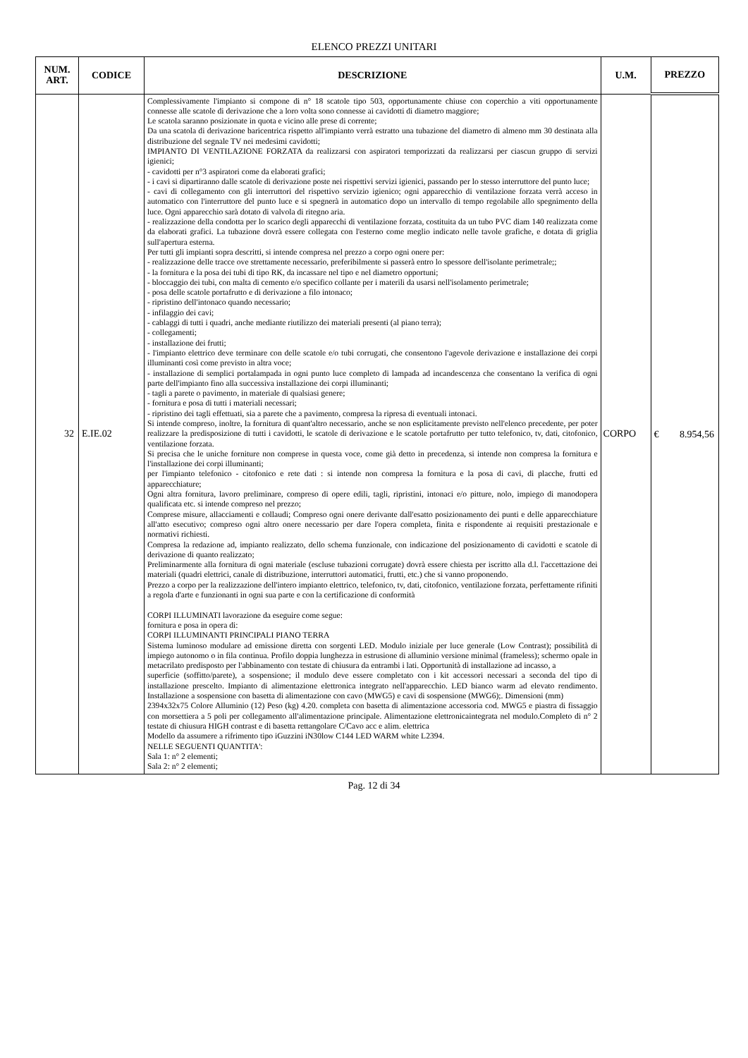ELENCO PREZZI UNITARI
| NUM. ART. | CODICE | DESCRIZIONE | U.M. | PREZZO | |
| --- | --- | --- | --- | --- | --- |
| 32 | E.IE.02 | Complessivamente l'impianto si compone di n° 18 scatole tipo 503, opportunamente chiuse con coperchio a viti opportunamente connesse alle scatole di derivazione che a loro volta sono connesse ai cavidotti di diametro maggiore; Le scatola saranno posizionate in quota e vicino alle prese di corrente; Da una scatola di derivazione baricentrica rispetto all'impianto verrà estratto una tubazione del diametro di almeno mm 30 destinata alla distribuzione del segnale TV nei medesimi cavidotti; IMPIANTO DI VENTILAZIONE FORZATA da realizzarsi con aspiratori temporizzati da realizzarsi per ciascun gruppo di servizi igienici; - cavidotti per n°3 aspiratori come da elaborati grafici; - i cavi si dipartiranno dalle scatole di derivazione poste nei rispettivi servizi igienici, passando per lo stesso interruttore del punto luce; - cavi di collegamento con gli interruttori del rispettivo servizio igienico; ogni apparecchio di ventilazione forzata verrà acceso in automatico con l'interruttore del punto luce e si spegnerà in automatico dopo un intervallo di tempo regolabile allo spegnimento della luce. Ogni apparecchio sarà dotato di valvola di ritegno aria. - realizzazione della condotta per lo scarico degli apparecchi di ventilazione forzata, costituita da un tubo PVC diam 140 realizzata come da elaborati grafici. La tubazione dovrà essere collegata con l'esterno come meglio indicato nelle tavole grafiche, e dotata di griglia sull'apertura esterna. Per tutti gli impianti sopra descritti, si intende compresa nel prezzo a corpo ogni onere per: - realizzazione delle tracce ove strettamente necessario, preferibilmente si passerà entro lo spessore dell'isolante perimetrale;; - la fornitura e la posa dei tubi di tipo RK, da incassare nel tipo e nel diametro opportuni; - bloccaggio dei tubi, con malta di cemento e/o specifico collante per i materili da usarsi nell'isolamento perimetrale; - posa delle scatole portafrutto e di derivazione a filo intonaco; - ripristino dell'intonaco quando necessario; - infilaggio dei cavi; - cablaggi di tutti i quadri, anche mediante riutilizzo dei materiali presenti (al piano terra); - collegamenti; - installazione dei frutti; - l'impianto elettrico deve terminare con delle scatole e/o tubi corrugati, che consentono l'agevole derivazione e installazione dei corpi illuminanti così come previsto in altra voce; - installazione di semplici portalampada in ogni punto luce completo di lampada ad incandescenza che consentano la verifica di ogni parte dell'impianto fino alla successiva installazione dei corpi illuminanti; - tagli a parete o pavimento, in materiale di qualsiasi genere; - fornitura e posa di tutti i materiali necessari; - ripristino dei tagli effettuati, sia a parete che a pavimento, compresa la ripresa di eventuali intonaci. Si intende compreso, inoltre, la fornitura di quant'altro necessario, anche se non esplicitamente previsto nell'elenco precedente, per poter realizzare la predisposizione di tutti i cavidotti, le scatole di derivazione e le scatole portafrutto per tutto telefonico, tv, dati, citofonico, ventilazione forzata. Si precisa che le uniche forniture non comprese in questa voce, come già detto in precedenza, si intende non compresa la fornitura e l'installazione dei corpi illuminanti; per l'impianto telefonico - citofonico e rete dati : si intende non compresa la fornitura e la posa di cavi, di placche, frutti ed apparecchiature; Ogni altra fornitura, lavoro preliminare, compreso di opere edili, tagli, ripristini, intonaci e/o pitture, nolo, impiego di manodopera qualificata etc. si intende compreso nel prezzo; Comprese misure, allacciamenti e collaudi; Compreso ogni onere derivante dall'esatto posizionamento dei punti e delle apparecchiature all'atto esecutivo; compreso ogni altro onere necessario per dare l'opera completa, finita e rispondente ai requisiti prestazionale e normativi richiesti. Compresa la redazione ad, impianto realizzato, dello schema funzionale, con indicazione del posizionamento di cavidotti e scatole di derivazione di quanto realizzato; Preliminarmente alla fornitura di ogni materiale (escluse tubazioni corrugate) dovrà essere chiesta per iscritto alla d.l. l'accettazione dei materiali (quadri elettrici, canale di distribuzione, interruttori automatici, frutti, etc.) che si vanno proponendo. Prezzo a corpo per la realizzazione dell'intero impianto elettrico, telefonico, tv, dati, citofonico, ventilazione forzata, perfettamente rifiniti a regola d'arte e funzionanti in ogni sua parte e con la certificazione di conformità CORPI ILLUMINATI lavorazione da eseguire come segue: fornitura e posa in opera di: CORPI ILLUMINANTI PRINCIPALI PIANO TERRA Sistema luminoso modulare ad emissione diretta con sorgenti LED. Modulo iniziale per luce generale (Low Contrast); possibilità di impiego autonomo o in fila continua. Profilo doppia lunghezza in estrusione di alluminio versione minimal (frameless); schermo opale in metacrilato predisposto per l'abbinamento con testate di chiusura da entrambi i lati. Opportunità di installazione ad incasso, a superficie (soffitto/parete), a sospensione; il modulo deve essere completato con i kit accessori necessari a seconda del tipo di installazione prescelto. Impianto di alimentazione elettronica integrato nell'apparecchio. LED bianco warm ad elevato rendimento. Installazione a sospensione con basetta di alimentazione con cavo (MWG5) e cavi di sospensione (MWG6);. Dimensioni (mm) 2394x32x75 Colore Alluminio (12) Peso (kg) 4.20. completa con basetta di alimentazione accessoria cod. MWG5 e piastra di fissaggio con morsettiera a 5 poli per collegamento all'alimentazione principale. Alimentazione elettronicaintegrata nel modulo.Completo di n° 2 testate di chiusura HIGH contrast e di basetta rettangolare C/Cavo acc e alim. elettrica Modello da assumere a rifrimento tipo iGuzzini iN30low C144 LED WARM white L2394. NELLE SEGUENTI QUANTITA': Sala 1: n° 2 elementi; Sala 2: n° 2 elementi; | CORPO | € | 8.954,56 |
Pag. 12 di 34